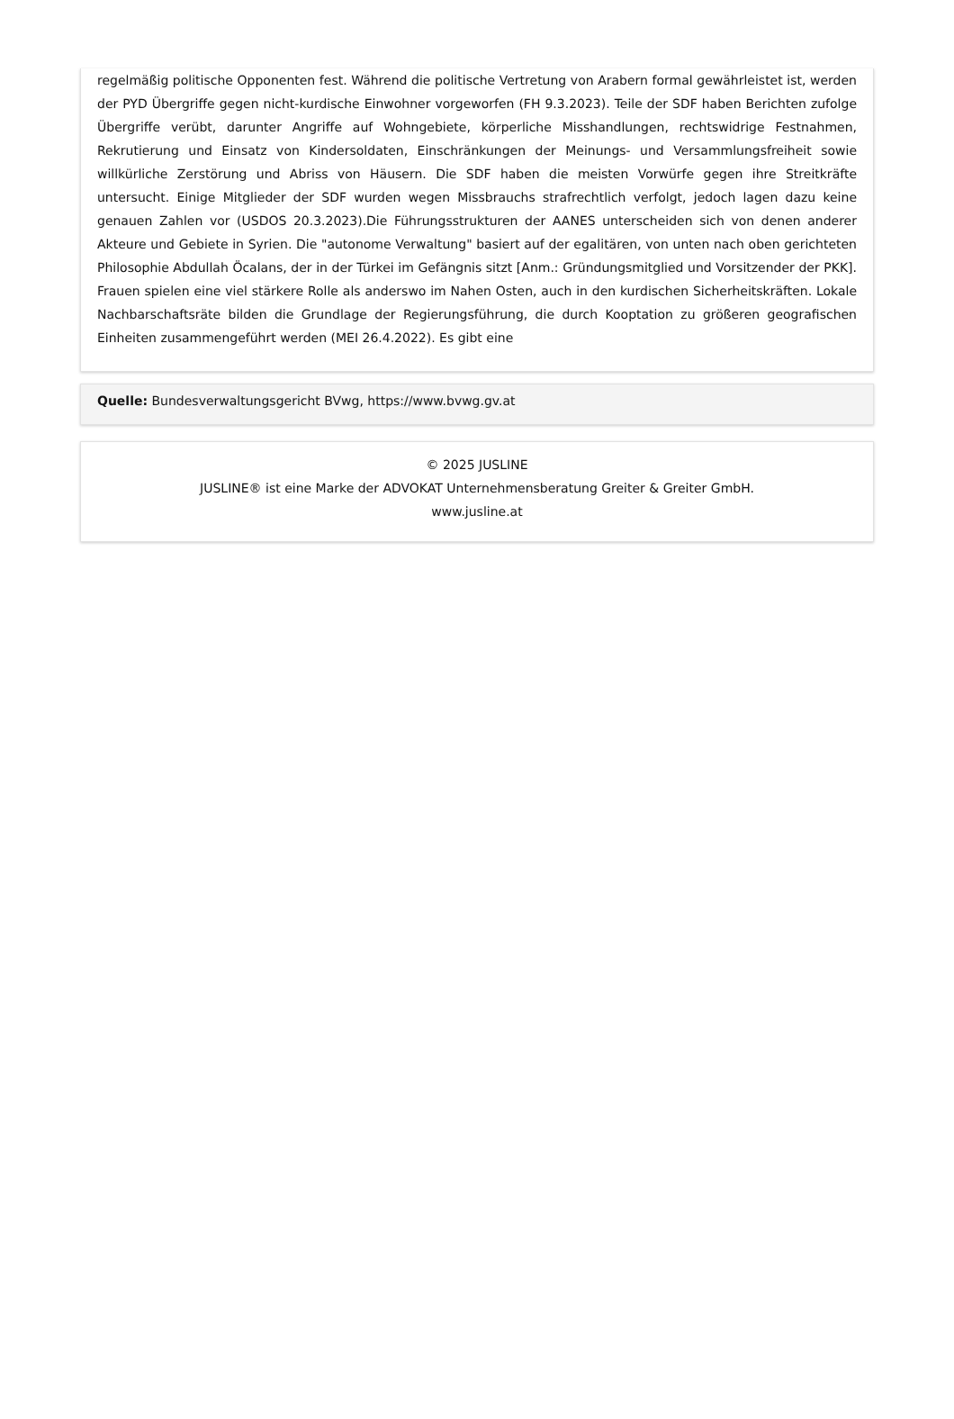regelmäßig politische Opponenten fest. Während die politische Vertretung von Arabern formal gewährleistet ist, werden der PYD Übergriffe gegen nicht-kurdische Einwohner vorgeworfen (FH 9.3.2023). Teile der SDF haben Berichten zufolge Übergriffe verübt, darunter Angriffe auf Wohngebiete, körperliche Misshandlungen, rechtswidrige Festnahmen, Rekrutierung und Einsatz von Kindersoldaten, Einschränkungen der Meinungs- und Versammlungsfreiheit sowie willkürliche Zerstörung und Abriss von Häusern. Die SDF haben die meisten Vorwürfe gegen ihre Streitkräfte untersucht. Einige Mitglieder der SDF wurden wegen Missbrauchs strafrechtlich verfolgt, jedoch lagen dazu keine genauen Zahlen vor (USDOS 20.3.2023).Die Führungsstrukturen der AANES unterscheiden sich von denen anderer Akteure und Gebiete in Syrien. Die "autonome Verwaltung" basiert auf der egalitären, von unten nach oben gerichteten Philosophie Abdullah Öcalans, der in der Türkei im Gefängnis sitzt [Anm.: Gründungsmitglied und Vorsitzender der PKK]. Frauen spielen eine viel stärkere Rolle als anderswo im Nahen Osten, auch in den kurdischen Sicherheitskräften. Lokale Nachbarschaftsräte bilden die Grundlage der Regierungsführung, die durch Kooptation zu größeren geografischen Einheiten zusammengeführt werden (MEI 26.4.2022). Es gibt eine
Quelle: Bundesverwaltungsgericht BVwg, https://www.bvwg.gv.at
© 2025 JUSLINE
JUSLINE® ist eine Marke der ADVOKAT Unternehmensberatung Greiter & Greiter GmbH.
www.jusline.at